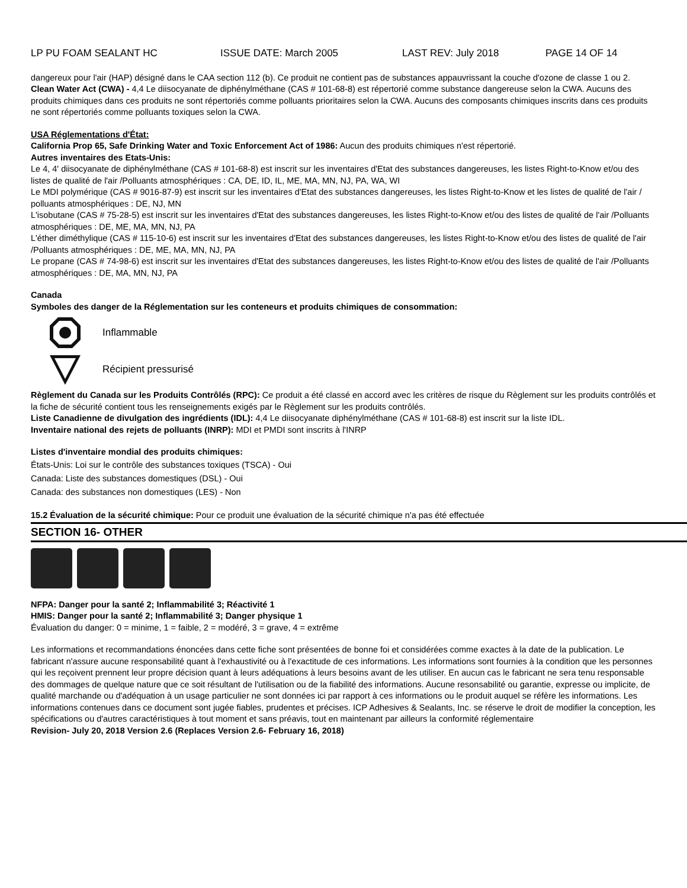LP PU FOAM SEALANT HC ISSUE DATE: March 2005 LAST REV: July 2018 PAGE 14 OF 14
dangereux pour l'air (HAP) désigné dans le CAA section 112 (b). Ce produit ne contient pas de substances appauvrissant la couche d'ozone de classe 1 ou 2.
Clean Water Act (CWA) - 4,4 Le diisocyanate de diphénylméthane (CAS # 101-68-8) est répertorié comme substance dangereuse selon la CWA. Aucuns des produits chimiques dans ces produits ne sont répertoriés comme polluants prioritaires selon la CWA. Aucuns des composants chimiques inscrits dans ces produits ne sont répertoriés comme polluants toxiques selon la CWA.
USA Réglementations d'État:
California Prop 65, Safe Drinking Water and Toxic Enforcement Act of 1986: Aucun des produits chimiques n'est répertorié.
Autres inventaires des Etats-Unis:
Le 4, 4' diisocyanate de diphénylméthane (CAS # 101-68-8) est inscrit sur les inventaires d'Etat des substances dangereuses, les listes Right-to-Know et/ou des listes de qualité de l'air /Polluants atmosphériques : CA, DE, ID, IL, ME, MA, MN, NJ, PA, WA, WI
Le MDI polymérique (CAS # 9016-87-9) est inscrit sur les inventaires d'Etat des substances dangereuses, les listes Right-to-Know et les listes de qualité de l'air / polluants atmosphériques : DE, NJ, MN
L'isobutane (CAS # 75-28-5) est inscrit sur les inventaires d'Etat des substances dangereuses, les listes Right-to-Know et/ou des listes de qualité de l'air /Polluants atmosphériques : DE, ME, MA, MN, NJ, PA
L'éther diméthylique (CAS # 115-10-6) est inscrit sur les inventaires d'Etat des substances dangereuses, les listes Right-to-Know et/ou des listes de qualité de l'air /Polluants atmosphériques : DE, ME, MA, MN, NJ, PA
Le propane (CAS # 74-98-6) est inscrit sur les inventaires d'Etat des substances dangereuses, les listes Right-to-Know et/ou des listes de qualité de l'air /Polluants atmosphériques : DE, MA, MN, NJ, PA
Canada
Symboles des danger de la Réglementation sur les conteneurs et produits chimiques de consommation:
Inflammable
Récipient pressurisé
Règlement du Canada sur les Produits Contrôlés (RPC): Ce produit a été classé en accord avec les critères de risque du Règlement sur les produits contrôlés et la fiche de sécurité contient tous les renseignements exigés par le Règlement sur les produits contrôlés.
Liste Canadienne de divulgation des ingrédients (IDL): 4,4 Le diisocyanate diphénylméthane (CAS # 101-68-8) est inscrit sur la liste IDL.
Inventaire national des rejets de polluants (INRP): MDI et PMDI sont inscrits à l'INRP
Listes d'inventaire mondial des produits chimiques:
États-Unis: Loi sur le contrôle des substances toxiques (TSCA) - Oui
Canada: Liste des substances domestiques (DSL) - Oui
Canada: des substances non domestiques (LES) - Non
15.2 Évaluation de la sécurité chimique: Pour ce produit une évaluation de la sécurité chimique n'a pas été effectuée
SECTION 16- OTHER
NFPA: Danger pour la santé 2; Inflammabilité 3; Réactivité 1
HMIS: Danger pour la santé 2; Inflammabilité 3; Danger physique 1
Évaluation du danger: 0 = minime, 1 = faible, 2 = modéré, 3 = grave, 4 = extrême
Les informations et recommandations énoncées dans cette fiche sont présentées de bonne foi et considérées comme exactes à la date de la publication. Le fabricant n'assure aucune responsabilité quant à l'exhaustivité ou à l'exactitude de ces informations. Les informations sont fournies à la condition que les personnes qui les reçoivent prennent leur propre décision quant à leurs adéquations à leurs besoins avant de les utiliser. En aucun cas le fabricant ne sera tenu responsable des dommages de quelque nature que ce soit résultant de l'utilisation ou de la fiabilité des informations. Aucune resonsabilité ou garantie, expresse ou implicite, de qualité marchande ou d'adéquation à un usage particulier ne sont données ici par rapport à ces informations ou le produit auquel se réfère les informations. Les informations contenues dans ce document sont jugée fiables, prudentes et précises. ICP Adhesives & Sealants, Inc. se réserve le droit de modifier la conception, les spécifications ou d'autres caractéristiques à tout moment et sans préavis, tout en maintenant par ailleurs la conformité réglementaire
Revision- July 20, 2018 Version 2.6 (Replaces Version 2.6- February 16, 2018)